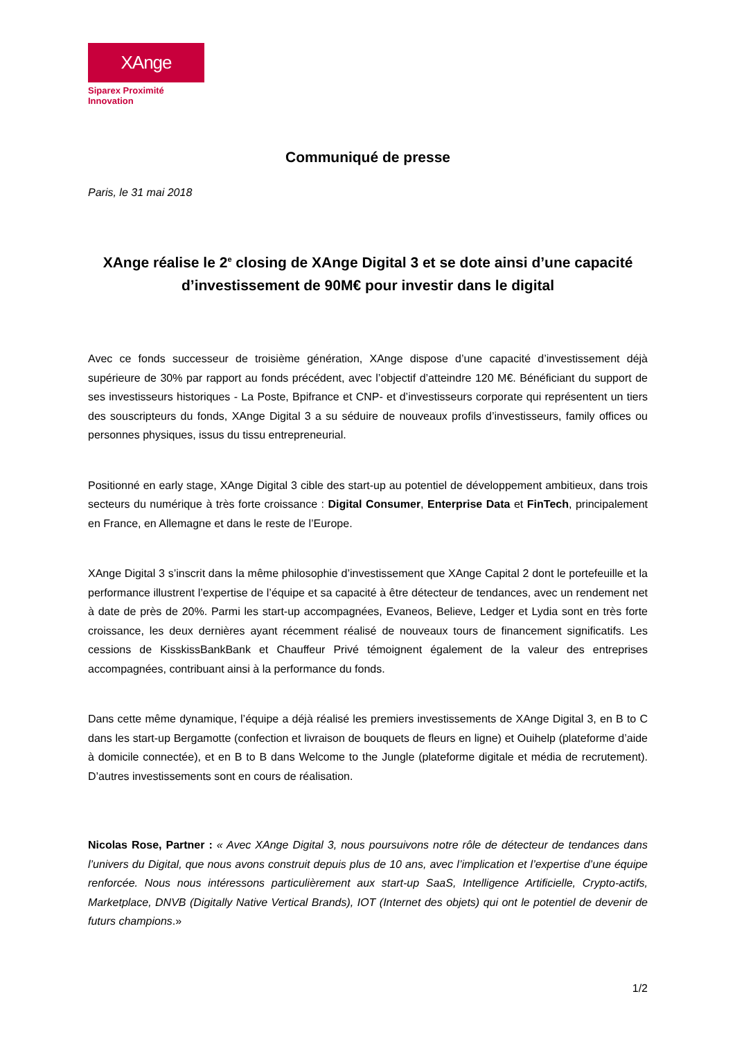XAnge
Siparex Proximité Innovation
Communiqué de presse
Paris, le 31 mai 2018
XAnge réalise le 2<sup>e</sup> closing de XAnge Digital 3 et se dote ainsi d’une capacité d’investissement de 90M€ pour investir dans le digital
Avec ce fonds successeur de troisième génération, XAnge dispose d’une capacité d’investissement déjà supérieure de 30% par rapport au fonds précédent, avec l’objectif d’atteindre 120 M€. Bénéficiant du support de ses investisseurs historiques - La Poste, Bpifrance et CNP- et d’investisseurs corporate qui représentent un tiers des souscripteurs du fonds, XAnge Digital 3 a su séduire de nouveaux profils d’investisseurs, family offices ou personnes physiques, issus du tissu entrepreneurial.
Positionné en early stage, XAnge Digital 3 cible des start-up au potentiel de développement ambitieux, dans trois secteurs du numérique à très forte croissance : Digital Consumer, Enterprise Data et FinTech, principalement en France, en Allemagne et dans le reste de l’Europe.
XAnge Digital 3 s’inscrit dans la même philosophie d’investissement que XAnge Capital 2 dont le portefeuille et la performance illustrent l’expertise de l’équipe et sa capacité à être détecteur de tendances, avec un rendement net à date de près de 20%. Parmi les start-up accompagnées, Evaneos, Believe, Ledger et Lydia sont en très forte croissance, les deux dernières ayant récemment réalisé de nouveaux tours de financement significatifs. Les cessions de KisskissBankBank et Chauffeur Privé témoignent également de la valeur des entreprises accompagnées, contribuant ainsi à la performance du fonds.
Dans cette même dynamique, l’équipe a déjà réalisé les premiers investissements de XAnge Digital 3, en B to C dans les start-up Bergamotte (confection et livraison de bouquets de fleurs en ligne) et Ouihelp (plateforme d’aide à domicile connectée), et en B to B dans Welcome to the Jungle (plateforme digitale et média de recrutement). D’autres investissements sont en cours de réalisation.
Nicolas Rose, Partner : « Avec XAnge Digital 3, nous poursuivons notre rôle de détecteur de tendances dans l’univers du Digital, que nous avons construit depuis plus de 10 ans, avec l’implication et l’expertise d’une équipe renforcée. Nous nous intéressons particulièrement aux start-up SaaS, Intelligence Artificielle, Crypto-actifs, Marketplace, DNVB (Digitally Native Vertical Brands), IOT (Internet des objets) qui ont le potentiel de devenir de futurs champions.»
1/2